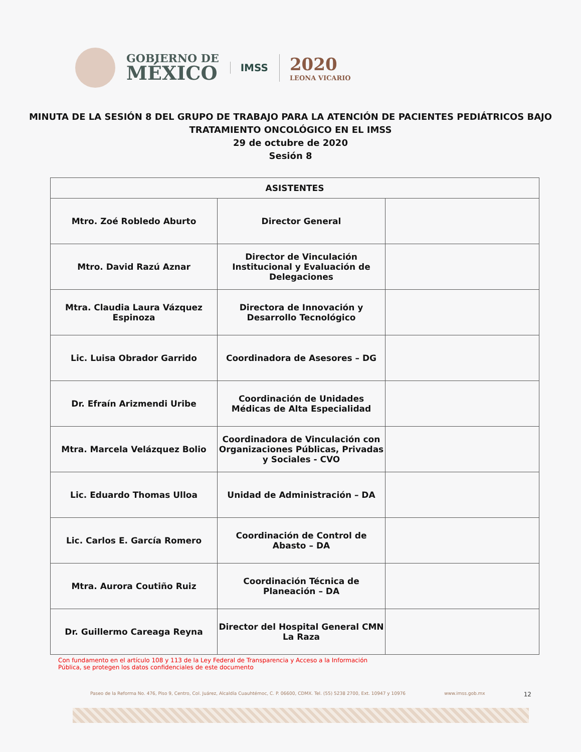GOBIERNO DE
MÉXICO
IMSS
2020
LEONA VICARIO
MINUTA DE LA SESIÓN 8 DEL GRUPO DE TRABAJO PARA LA ATENCIÓN DE PACIENTES PEDIÁTRICOS BAJO TRATAMIENTO ONCOLÓGICO EN EL IMSS
29 de octubre de 2020
Sesión 8
| ASISTENTES | | |
| --- | --- | --- |
| Mtro. Zoé Robledo Aburto | Director General | |
| Mtro. David Razú Aznar | Director de Vinculación Institucional y Evaluación de Delegaciones | |
| Mtra. Claudia Laura Vázquez Espinoza | Directora de Innovación y Desarrollo Tecnológico | |
| Lic. Luisa Obrador Garrido | Coordinadora de Asesores – DG | |
| Dr. Efraín Arizmendi Uribe | Coordinación de Unidades Médicas de Alta Especialidad | |
| Mtra. Marcela Velázquez Bolio | Coordinadora de Vinculación con Organizaciones Públicas, Privadas y Sociales - CVO | |
| Lic. Eduardo Thomas Ulloa | Unidad de Administración – DA | |
| Lic. Carlos E. García Romero | Coordinación de Control de Abasto – DA | |
| Mtra. Aurora Coutiño Ruiz | Coordinación Técnica de Planeación – DA | |
| Dr. Guillermo Careaga Reyna | Director del Hospital General CMN La Raza | |
Con fundamento en el artículo 108 y 113 de la Ley Federal de Transparencia y Acceso a la Información Pública, se protegen los datos confidenciales de este documento
Paseo de la Reforma No. 476, Piso 9, Centro, Col. Juárez, Alcaldía Cuauhtémoc, C. P. 06600, CDMX. Tel. (55) 5238 2700, Ext. 10947 y 10976 www.imss.gob.mx 12